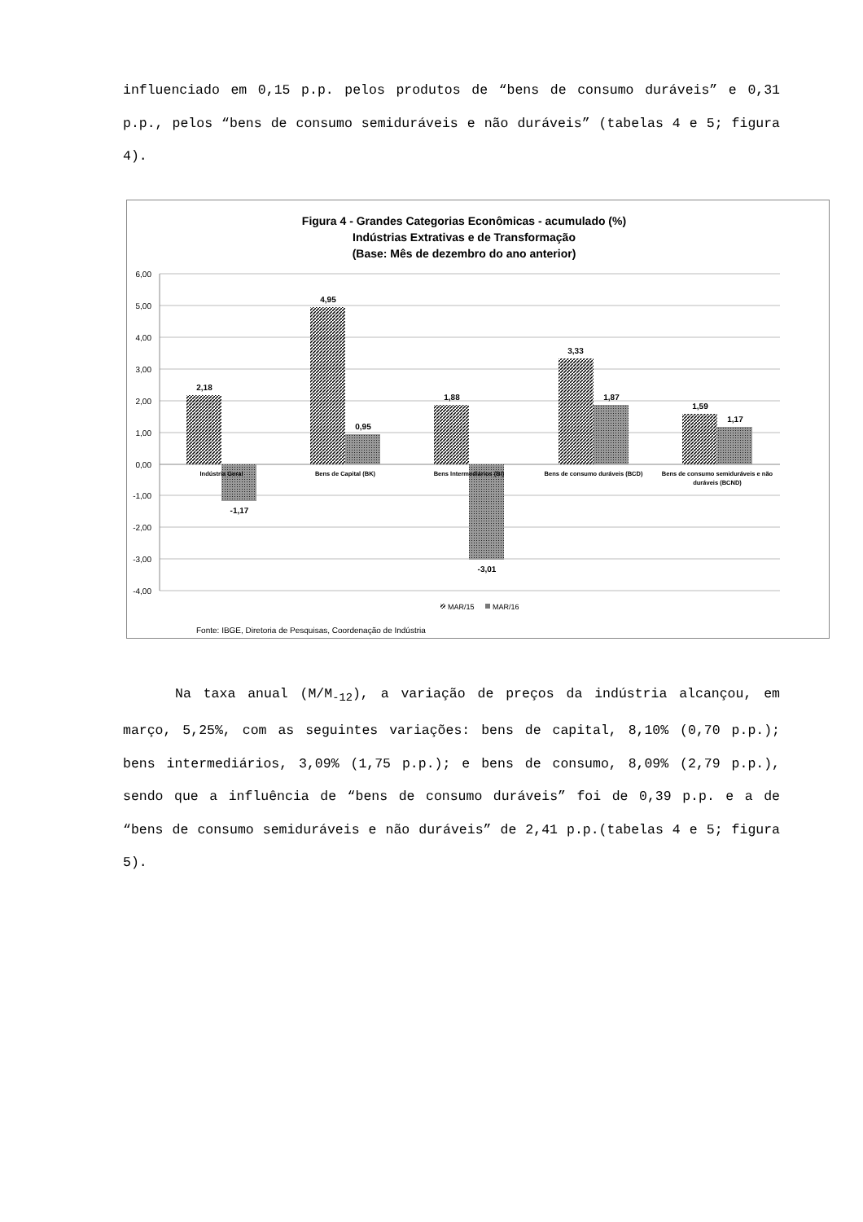influenciado em 0,15 p.p. pelos produtos de “bens de consumo duráveis” e 0,31 p.p., pelos “bens de consumo semiduráveis e não duráveis” (tabelas 4 e 5; figura 4).
Figura 4 - Grandes Categorias Econômicas - acumulado (%)
Indústrias Extrativas e de Transformação
(Base: Mês de dezembro do ano anterior)
6,00
5,00
4,00
3,00
2,00
1,00
0,00
-1,00
-2,00
-3,00
-4,00
2,18
-1,17
4,95
0,95
1,88
-3,01
3,33
1,87
1,59
1,17
Indústria Geral
Bens de Capital (BK)
Bens Intermediários (BI)
Bens de consumo duráveis (BCD)
Bens de consumo semiduráveis e não
duráveis (BCND)
MAR/15
MAR/16
Fonte: IBGE, Diretoria de Pesquisas, Coordenação de Indústria
Na taxa anual (M/M<sub>-12</sub>), a variação de preços da indústria alcançou, em março, 5,25%, com as seguintes variações: bens de capital, 8,10% (0,70 p.p.); bens intermediários, 3,09% (1,75 p.p.); e bens de consumo, 8,09% (2,79 p.p.), sendo que a influência de “bens de consumo duráveis” foi de 0,39 p.p. e a de “bens de consumo semiduráveis e não duráveis” de 2,41 p.p.(tabelas 4 e 5; figura 5).